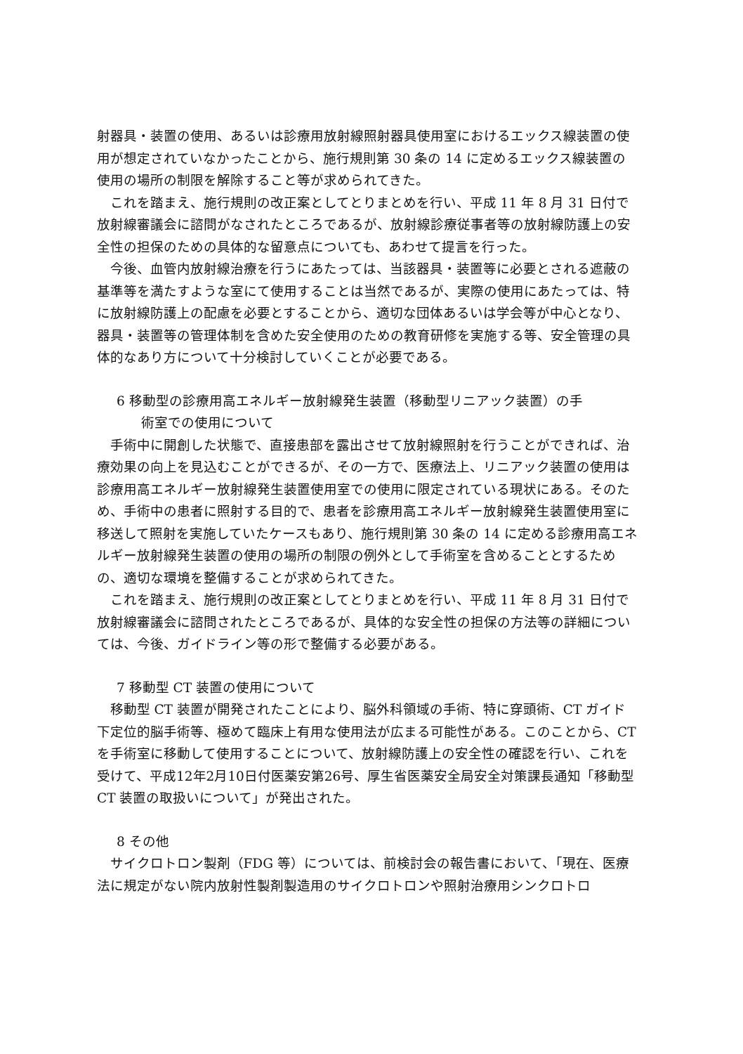射器具・装置の使用、あるいは診療用放射線照射器具使用室におけるエックス線装置の使用が想定されていなかったことから、施行規則第 30 条の 14 に定めるエックス線装置の使用の場所の制限を解除すること等が求められてきた。
これを踏まえ、施行規則の改正案としてとりまとめを行い、平成 11 年 8 月 31 日付で放射線審議会に諮問がなされたところであるが、放射線診療従事者等の放射線防護上の安全性の担保のための具体的な留意点についても、あわせて提言を行った。
今後、血管内放射線治療を行うにあたっては、当該器具・装置等に必要とされる遮蔽の基準等を満たすような室にて使用することは当然であるが、実際の使用にあたっては、特に放射線防護上の配慮を必要とすることから、適切な団体あるいは学会等が中心となり、器具・装置等の管理体制を含めた安全使用のための教育研修を実施する等、安全管理の具体的なあり方について十分検討していくことが必要である。
6 移動型の診療用高エネルギー放射線発生装置（移動型リニアック装置）の手
術室での使用について
手術中に開創した状態で、直接患部を露出させて放射線照射を行うことができれば、治療効果の向上を見込むことができるが、その一方で、医療法上、リニアック装置の使用は診療用高エネルギー放射線発生装置使用室での使用に限定されている現状にある。そのため、手術中の患者に照射する目的で、患者を診療用高エネルギー放射線発生装置使用室に移送して照射を実施していたケースもあり、施行規則第 30 条の 14 に定める診療用高エネルギー放射線発生装置の使用の場所の制限の例外として手術室を含めることとするための、適切な環境を整備することが求められてきた。
これを踏まえ、施行規則の改正案としてとりまとめを行い、平成 11 年 8 月 31 日付で放射線審議会に諮問されたところであるが、具体的な安全性の担保の方法等の詳細については、今後、ガイドライン等の形で整備する必要がある。
7 移動型 CT 装置の使用について
移動型 CT 装置が開発されたことにより、脳外科領域の手術、特に穿頭術、CT ガイド下定位的脳手術等、極めて臨床上有用な使用法が広まる可能性がある。このことから、CT を手術室に移動して使用することについて、放射線防護上の安全性の確認を行い、これを受けて、平成12年2月10日付医薬安第26号、厚生省医薬安全局安全対策課長通知「移動型 CT 装置の取扱いについて」が発出された。
8 その他
サイクロトロン製剤（FDG 等）については、前検討会の報告書において、「現在、医療法に規定がない院内放射性製剤製造用のサイクロトロンや照射治療用シンクロトロ